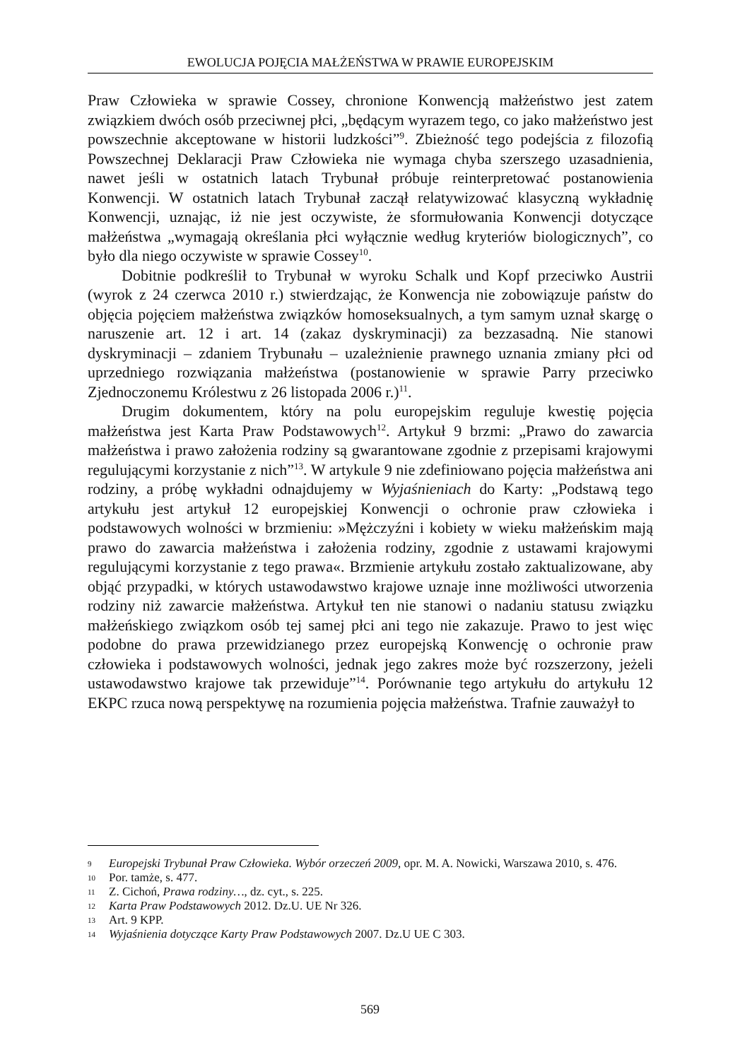EWOLUCJA POJĘCIA MAŁŻEŃSTWA W PRAWIE EUROPEJSKIM
Praw Człowieka w sprawie Cossey, chronione Konwencją małżeństwo jest zatem związkiem dwóch osób przeciwnej płci, „będącym wyrazem tego, co jako małżeństwo jest powszechnie akceptowane w historii ludzkości”<sup>9</sup>. Zbieżność tego podejścia z filozofią Powszechnej Deklaracji Praw Człowieka nie wymaga chyba szerszego uzasadnienia, nawet jeśli w ostatnich latach Trybunał próbuje reinterpretować postanowienia Konwencji. W ostatnich latach Trybunał zaczął relatywizować klasyczną wykładnię Konwencji, uznając, iż nie jest oczywiste, że sformułowania Konwencji dotyczące małżeństwa „wymagają określania płci wyłącznie według kryteriów biologicznych”, co było dla niego oczywiste w sprawie Cossey<sup>10</sup>.
Dobitnie podkreślił to Trybunał w wyroku Schalk und Kopf przeciwko Austrii (wyrok z 24 czerwca 2010 r.) stwierdzając, że Konwencja nie zobowiązuje państw do objęcia pojęciem małżeństwa związków homoseksualnych, a tym samym uznał skargę o naruszenie art. 12 i art. 14 (zakaz dyskryminacji) za bezzasadną. Nie stanowi dyskryminacji – zdaniem Trybunału – uzależnienie prawnego uznania zmiany płci od uprzedniego rozwiązania małżeństwa (postanowienie w sprawie Parry przeciwko Zjednoczonemu Królestwu z 26 listopada 2006 r.)<sup>11</sup>.
Drugim dokumentem, który na polu europejskim reguluje kwestię pojęcia małżeństwa jest Karta Praw Podstawowych<sup>12</sup>. Artykuł 9 brzmi: „Prawo do zawarcia małżeństwa i prawo założenia rodziny są gwarantowane zgodnie z przepisami krajowymi regulującymi korzystanie z nich”<sup>13</sup>. W artykule 9 nie zdefiniowano pojęcia małżeństwa ani rodziny, a próbę wykładni odnajdujemy w Wyjaśnieniach do Karty: „Podstawą tego artykułu jest artykuł 12 europejskiej Konwencji o ochronie praw człowieka i podstawowych wolności w brzmieniu: »Mężczyźni i kobiety w wieku małżeńskim mają prawo do zawarcia małżeństwa i założenia rodziny, zgodnie z ustawami krajowymi regulującymi korzystanie z tego prawa«. Brzmienie artykułu zostało zaktualizowane, aby objąć przypadki, w których ustawodawstwo krajowe uznaje inne możliwości utworzenia rodziny niż zawarcie małżeństwa. Artykuł ten nie stanowi o nadaniu statusu związku małżeńskiego związkom osób tej samej płci ani tego nie zakazuje. Prawo to jest więc podobne do prawa przewidzianego przez europejską Konwencję o ochronie praw człowieka i podstawowych wolności, jednak jego zakres może być rozszerzony, jeżeli ustawodawstwo krajowe tak przewiduje”<sup>14</sup>. Porównanie tego artykułu do artykułu 12 EKPC rzuca nową perspektywę na rozumienia pojęcia małżeństwa. Trafnie zauważył to
9 Europejski Trybunał Praw Człowieka. Wybór orzeczeń 2009, opr. M. A. Nowicki, Warszawa 2010, s. 476.
10 Por. tamże, s. 477.
11 Z. Cichoń, Prawa rodziny…, dz. cyt., s. 225.
12 Karta Praw Podstawowych 2012. Dz.U. UE Nr 326.
13 Art. 9 KPP.
14 Wyjaśnienia dotyczące Karty Praw Podstawowych 2007. Dz.U UE C 303.
569